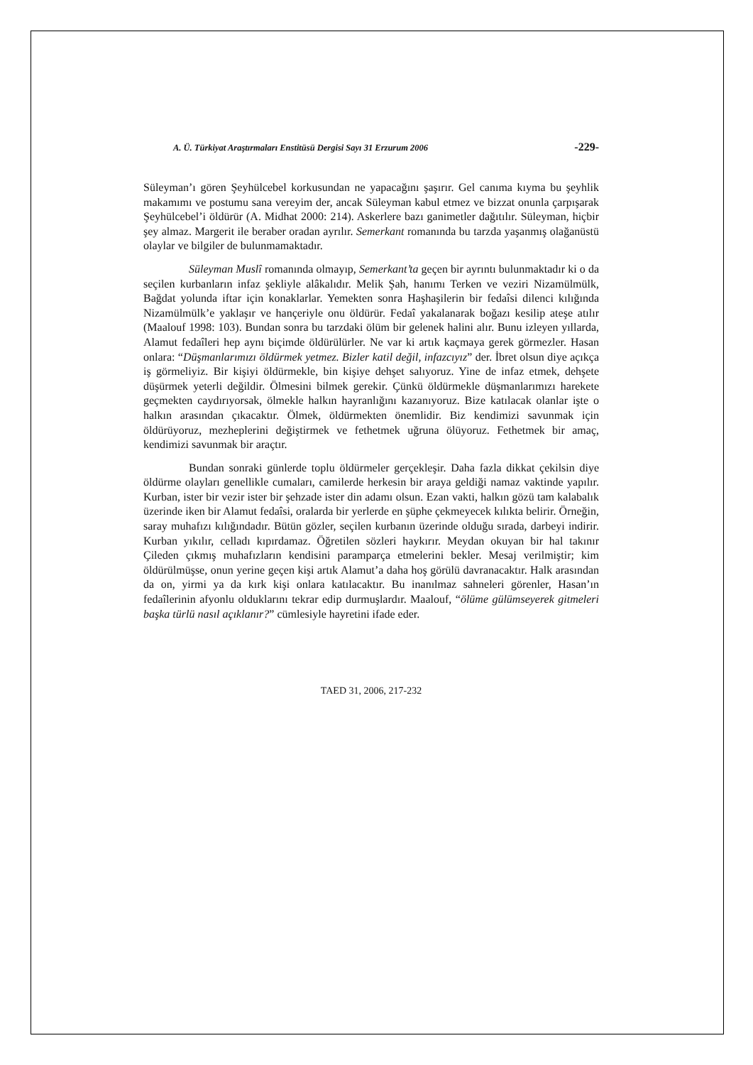A. Ü. Türkiyat Araştırmaları Enstitüsü Dergisi Sayı 31 Erzurum 2006 -229-
Süleyman’ı gören Şeyhülcebel korkusundan ne yapacağını şaşırır. Gel canıma kıyma bu şeyhlik makamımı ve postumu sana vereyim der, ancak Süleyman kabul etmez ve bizzat onunla çarpışarak Şeyhülcebel’i öldürür (A. Midhat 2000: 214). Askerlere bazı ganimetler dağıtılır. Süleyman, hiçbir şey almaz. Margerit ile beraber oradan ayrılır. Semerkant romanında bu tarzda yaşanmış olağanüstü olaylar ve bilgiler de bulunmamaktadır.
Süleyman Muslî romanında olmayıp, Semerkant’ta geçen bir ayrıntı bulunmaktadır ki o da seçilen kurbanların infaz şekliyle alâkalıdır. Melik Şah, hanımı Terken ve veziri Nizamülmülk, Bağdat yolunda iftar için konaklarlar. Yemekten sonra Haşhaşilerin bir fedaîsi dilenci kılığında Nizamülmülk’e yaklaşır ve hançeriyle onu öldürür. Fedaî yakalanarak boğazı kesilip ateşe atılır (Maalouf 1998: 103). Bundan sonra bu tarzdaki ölüm bir gelenek halini alır. Bunu izleyen yıllarda, Alamut fedaîleri hep aynı biçimde öldürülürler. Ne var ki artık kaçmaya gerek görmezler. Hasan onlara: “Düşmanlarımızı öldürmek yetmez. Bizler katil değil, infazcıyız” der. İbret olsun diye açıkça iş görmeliyiz. Bir kişiyi öldürmekle, bin kişiye dehşet salıyoruz. Yine de infaz etmek, dehşete düşürmek yeterli değildir. Ölmesini bilmek gerekir. Çünkü öldürmekle düşmanlarımızı harekete geçmekten caydırıyorsak, ölmekle halkın hayranlığını kazanıyoruz. Bize katılacak olanlar işte o halkın arasından çıkacaktır. Ölmek, öldürmekten önemlidir. Biz kendimizi savunmak için öldürüyoruz, mezheplerini değiştirmek ve fethetmek uğruna ölüyoruz. Fethetmek bir amaç, kendimizi savunmak bir araçtır.
Bundan sonraki günlerde toplu öldürmeler gerçekleşir. Daha fazla dikkat çekilsin diye öldürme olayları genellikle cumaları, camilerde herkesin bir araya geldiği namaz vaktinde yapılır. Kurban, ister bir vezir ister bir şehzade ister din adamı olsun. Ezan vakti, halkın gözü tam kalabalık üzerinde iken bir Alamut fedaîsi, oralarda bir yerlerde en şüphe çekmeyecek kılıkta belirir. Örneğin, saray muhafızı kılığındadır. Bütün gözler, seçilen kurbanın üzerinde olduğu sırada, darbeyi indirir. Kurban yıkılır, celladı kıpırdamaz. Öğretilen sözleri haykırır. Meydan okuyan bir hal takınır Çileden çıkmış muhafızların kendisini paramparça etmelerini bekler. Mesaj verilmiştir; kim öldürülmüşse, onun yerine geçen kişi artık Alamut’a daha hoş görülü davranacaktır. Halk arasından da on, yirmi ya da kırk kişi onlara katılacaktır. Bu inanılmaz sahneleri görenler, Hasan’ın fedaîlerinin afyonlu olduklarını tekrar edip durmuşlardır. Maalouf, “ölüme gülümseyerek gitmeleri başka türlü nasıl açıklanır?” cümlesiyle hayretini ifade eder.
TAED 31, 2006, 217-232